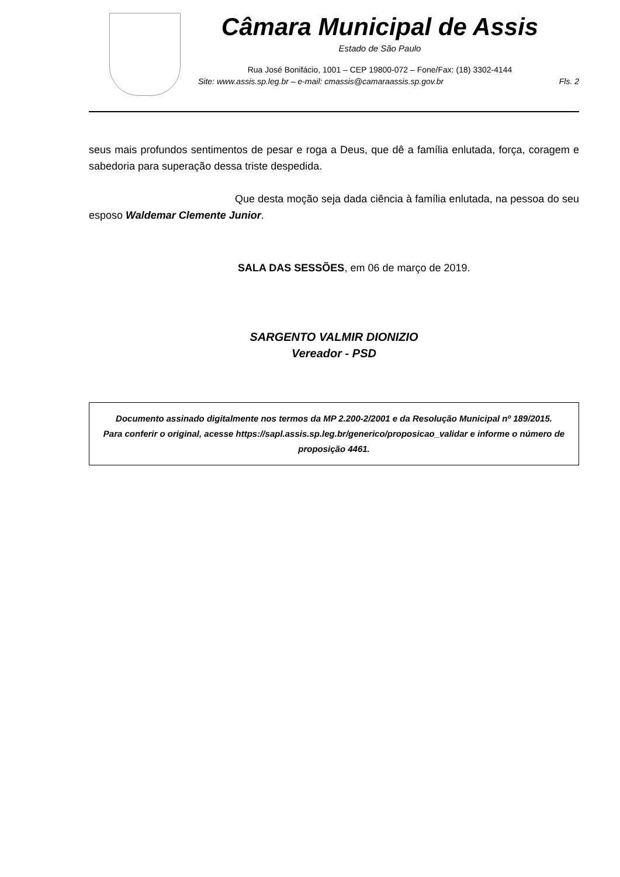Câmara Municipal de Assis
Estado de São Paulo
Rua José Bonifácio, 1001 – CEP 19800-072 – Fone/Fax: (18) 3302-4144
Site: www.assis.sp.leg.br – e-mail: cmassis@camaraassis.sp.gov.br Fls. 2
seus mais profundos sentimentos de pesar e roga a Deus, que dê a família enlutada, força, coragem e sabedoria para superação dessa triste despedida.
Que desta moção seja dada ciência à família enlutada, na pessoa do seu esposo Waldemar Clemente Junior.
SALA DAS SESSÕES, em 06 de março de 2019.
SARGENTO VALMIR DIONIZIO
Vereador - PSD
Documento assinado digitalmente nos termos da MP 2.200-2/2001 e da Resolução Municipal nº 189/2015.
Para conferir o original, acesse https://sapl.assis.sp.leg.br/generico/proposicao_validar e informe o número de proposição 4461.